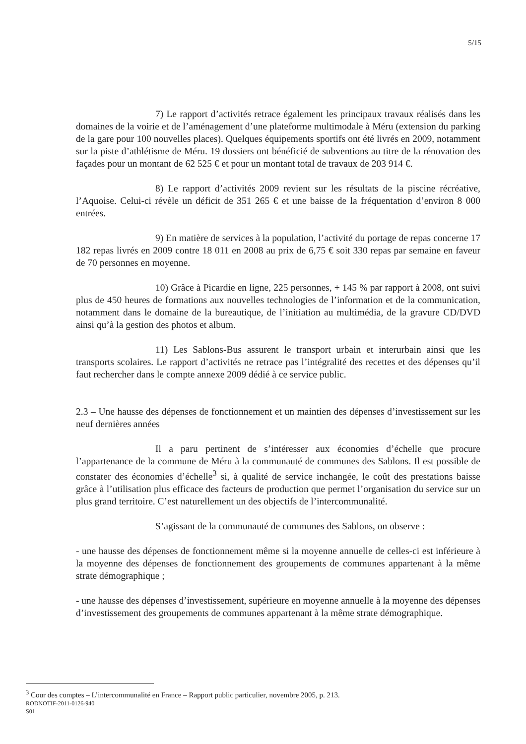5/15
7) Le rapport d’activités retrace également les principaux travaux réalisés dans les domaines de la voirie et de l’aménagement d’une plateforme multimodale à Méru (extension du parking de la gare pour 100 nouvelles places). Quelques équipements sportifs ont été livrés en 2009, notamment sur la piste d’athlétisme de Méru. 19 dossiers ont bénéficié de subventions au titre de la rénovation des façades pour un montant de 62 525 € et pour un montant total de travaux de 203 914 €.
8) Le rapport d’activités 2009 revient sur les résultats de la piscine récréative, l’Aquoise. Celui-ci révèle un déficit de 351 265 € et une baisse de la fréquentation d’environ 8 000 entrées.
9) En matière de services à la population, l’activité du portage de repas concerne 17 182 repas livrés en 2009 contre 18 011 en 2008 au prix de 6,75 € soit 330 repas par semaine en faveur de 70 personnes en moyenne.
10) Grâce à Picardie en ligne, 225 personnes, + 145 % par rapport à 2008, ont suivi plus de 450 heures de formations aux nouvelles technologies de l’information et de la communication, notamment dans le domaine de la bureautique, de l’initiation au multimédia, de la gravure CD/DVD ainsi qu’à la gestion des photos et album.
11) Les Sablons-Bus assurent le transport urbain et interurbain ainsi que les transports scolaires. Le rapport d’activités ne retrace pas l’intégralité des recettes et des dépenses qu’il faut rechercher dans le compte annexe 2009 dédié à ce service public.
2.3 – Une hausse des dépenses de fonctionnement et un maintien des dépenses d’investissement sur les neuf dernières années
Il a paru pertinent de s’intéresser aux économies d’échelle que procure l’appartenance de la commune de Méru à la communauté de communes des Sablons. Il est possible de constater des économies d’échelle<sup>3</sup> si, à qualité de service inchangée, le coût des prestations baisse grâce à l’utilisation plus efficace des facteurs de production que permet l’organisation du service sur un plus grand territoire. C’est naturellement un des objectifs de l’intercommunalité.
S’agissant de la communauté de communes des Sablons, on observe :
- une hausse des dépenses de fonctionnement même si la moyenne annuelle de celles-ci est inférieure à la moyenne des dépenses de fonctionnement des groupements de communes appartenant à la même strate démographique ;
- une hausse des dépenses d’investissement, supérieure en moyenne annuelle à la moyenne des dépenses d’investissement des groupements de communes appartenant à la même strate démographique.
<sup>3</sup> Cour des comptes – L’intercommunalité en France – Rapport public particulier, novembre 2005, p. 213.
RODNOTIF-2011-0126-940
S01